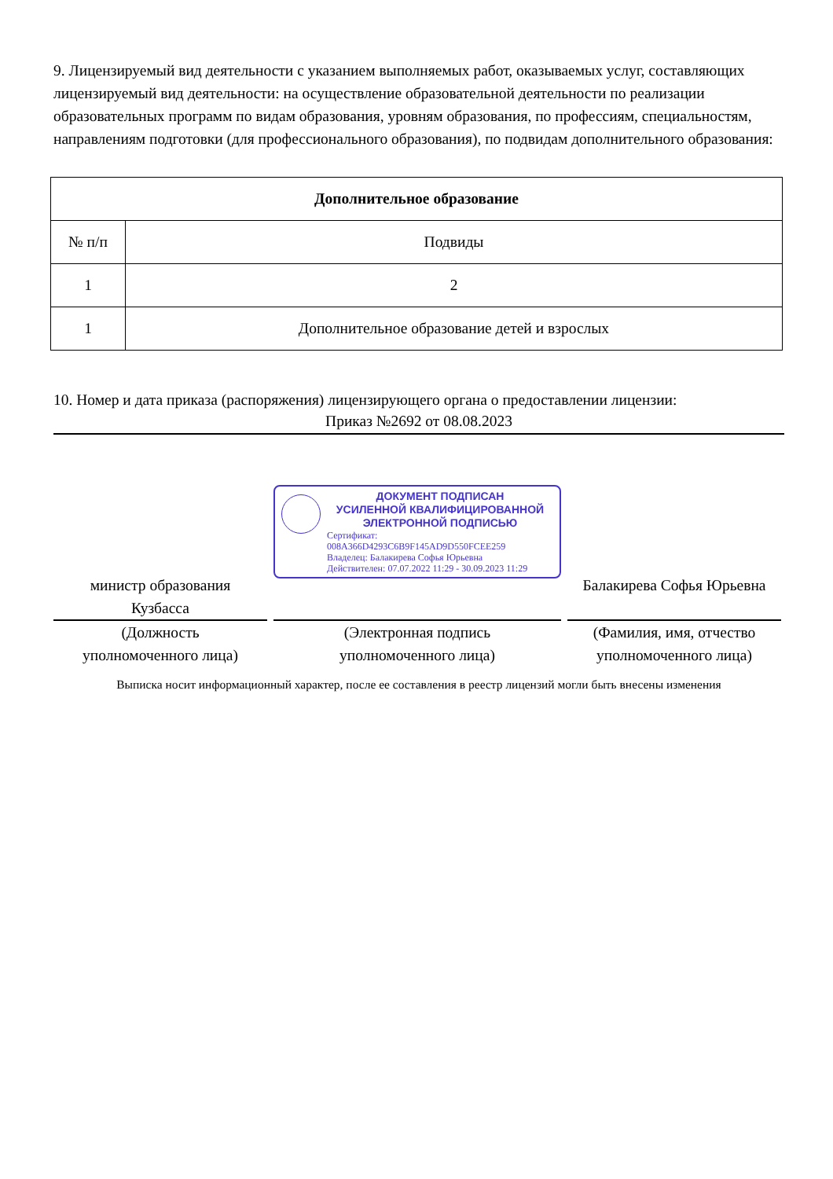9. Лицензируемый вид деятельности с указанием выполняемых работ, оказываемых услуг, составляющих лицензируемый вид деятельности: на осуществление образовательной деятельности по реализации образовательных программ по видам образования, уровням образования, по профессиям, специальностям, направлениям подготовки (для профессионального образования), по подвидам дополнительного образования:
| Дополнительное образование | |
| --- | --- |
| № п/п | Подвиды |
| 1 | 2 |
| 1 | Дополнительное образование детей и взрослых |
10. Номер и дата приказа (распоряжения) лицензирующего органа о предоставлении лицензии:
Приказ №2692 от 08.08.2023
министр образования
Кузбасса
(Должность
уполномоченного лица)
ДОКУМЕНТ ПОДПИСАН
УСИЛЕННОЙ КВАЛИФИЦИРОВАННОЙ
ЭЛЕКТРОННОЙ ПОДПИСЬЮ
Сертификат: 008A366D4293C6B9F145AD9D550FCEE259
Владелец: Балакирева Софья Юрьевна
Действителен: 07.07.2022 11:29 - 30.09.2023 11:29
(Электронная подпись
уполномоченного лица)
Балакирева Софья Юрьевна
(Фамилия, имя, отчество
уполномоченного лица)
Выписка носит информационный характер, после ее составления в реестр лицензий могли быть внесены изменения